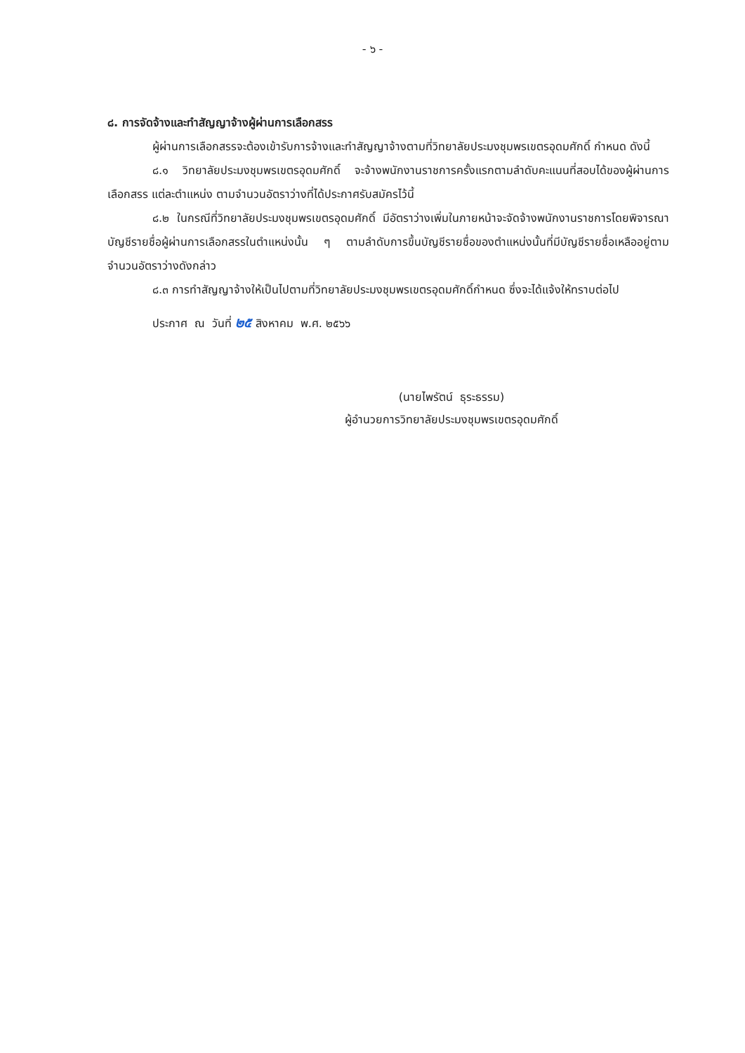- ๖ -
๘. การจัดจ้างและทำสัญญาจ้างผู้ผ่านการเลือกสรร
ผู้ผ่านการเลือกสรรจะต้องเข้ารับการจ้างและทำสัญญาจ้างตามที่วิทยาลัยประมงชุมพรเขตรอุดมศักดิ์ กำหนด ดังนี้
๘.๑ วิทยาลัยประมงชุมพรเขตรอุดมศักดิ์ จะจ้างพนักงานราชการครั้งแรกตามลำดับคะแนนที่สอบได้ของผู้ผ่านการเลือกสรร แต่ละตำแหน่ง ตามจำนวนอัตราว่างที่ได้ประกาศรับสมัครไว้นี้
๘.๒ ในกรณีที่วิทยาลัยประมงชุมพรเขตรอุดมศักดิ์ มีอัตราว่างเพิ่มในภายหน้าจะจัดจ้างพนักงานราชการโดยพิจารณาบัญชีรายชื่อผู้ผ่านการเลือกสรรในตำแหน่งนั้น ๆ ตามลำดับการขึ้นบัญชีรายชื่อของตำแหน่งนั้นที่มีบัญชีรายชื่อเหลืออยู่ตามจำนวนอัตราว่างดังกล่าว
๘.๓ การทำสัญญาจ้างให้เป็นไปตามที่วิทยาลัยประมงชุมพรเขตรอุดมศักดิ์กำหนด ซึ่งจะได้แจ้งให้ทราบต่อไป
ประกาศ ณ วันที่ ๒๕ สิงหาคม พ.ศ. ๒๕๖๖
(นายไพรัตน์ ธุระธรรม)
ผู้อำนวยการวิทยาลัยประมงชุมพรเขตรอุดมศักดิ์